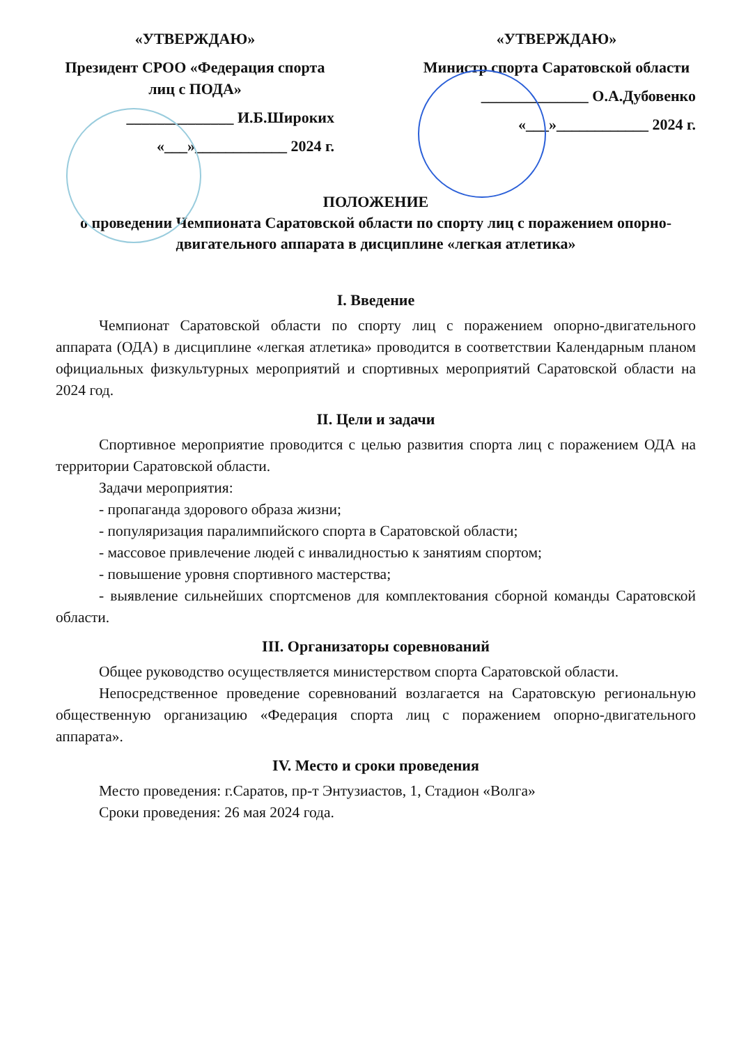«УТВЕРЖДАЮ»
Президент СРОО «Федерация спорта лиц с ПОДА»
______________ И.Б.Широких
«___»____________ 2024 г.
«УТВЕРЖДАЮ»
Министр спорта Саратовской области
______________ О.А.Дубовенко
«___»____________ 2024 г.
ПОЛОЖЕНИЕ
о проведении Чемпионата Саратовской области по спорту лиц с поражением опорно-двигательного аппарата в дисциплине «легкая атлетика»
I. Введение
Чемпионат Саратовской области по спорту лиц с поражением опорно-двигательного аппарата (ОДА) в дисциплине «легкая атлетика» проводится в соответствии Календарным планом официальных физкультурных мероприятий и спортивных мероприятий Саратовской области на 2024 год.
II. Цели и задачи
Спортивное мероприятие проводится с целью развития спорта лиц с поражением ОДА на территории Саратовской области.
Задачи мероприятия:
- пропаганда здорового образа жизни;
- популяризация паралимпийского спорта в Саратовской области;
- массовое привлечение людей с инвалидностью к занятиям спортом;
- повышение уровня спортивного мастерства;
- выявление сильнейших спортсменов для комплектования сборной команды Саратовской области.
III. Организаторы соревнований
Общее руководство осуществляется министерством спорта Саратовской области.
Непосредственное проведение соревнований возлагается на Саратовскую региональную общественную организацию «Федерация спорта лиц с поражением опорно-двигательного аппарата».
IV. Место и сроки проведения
Место проведения: г.Саратов, пр-т Энтузиастов, 1, Стадион «Волга»
Сроки проведения: 26 мая 2024 года.